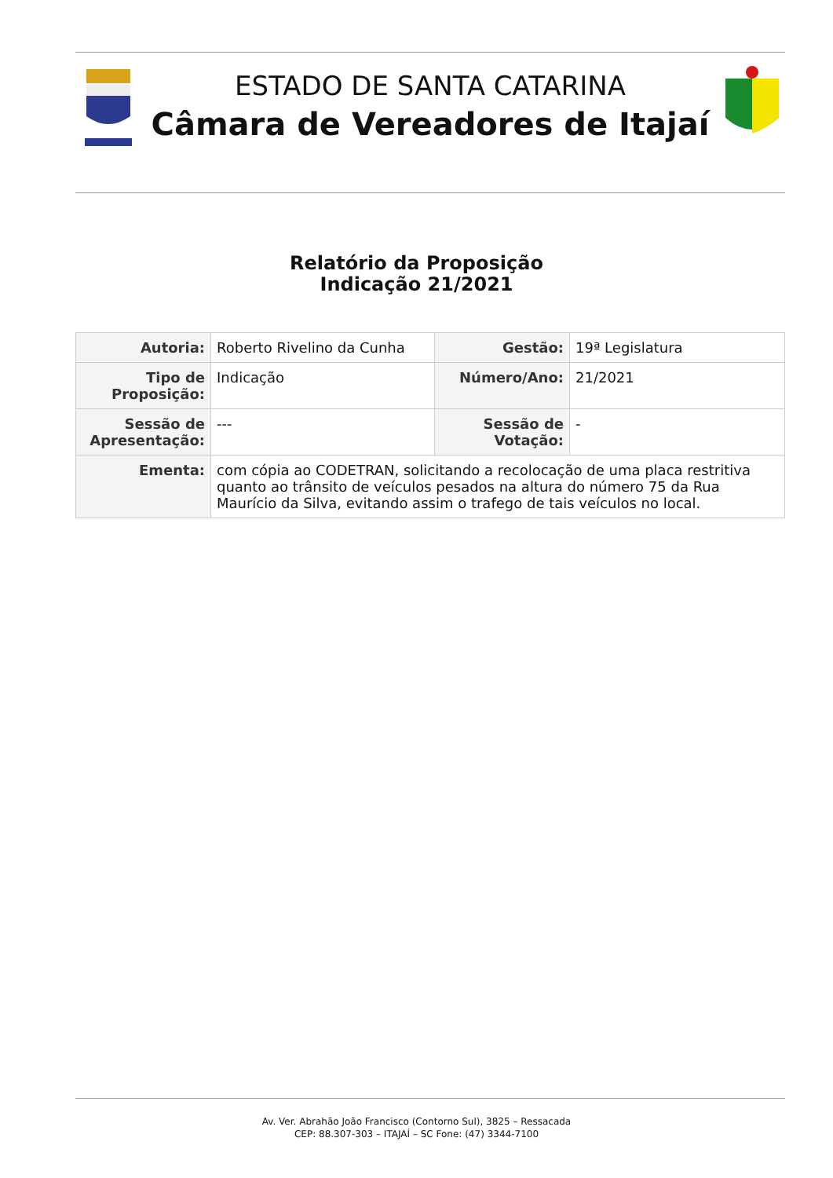ESTADO DE SANTA CATARINA
Câmara de Vereadores de Itajaí
Relatório da Proposição
Indicação 21/2021
| Autoria: | Roberto Rivelino da Cunha | Gestão: | 19ª Legislatura |
| Tipo de Proposição: | Indicação | Número/Ano: | 21/2021 |
| Sessão de Apresentação: | --- | Sessão de Votação: | - |
| Ementa: | com cópia ao CODETRAN, solicitando a recolocação de uma placa restritiva quanto ao trânsito de veículos pesados na altura do número 75 da Rua Maurício da Silva, evitando assim o trafego de tais veículos no local. | | |
Av. Ver. Abrahão João Francisco (Contorno Sul), 3825 – Ressacada
CEP: 88.307-303 – ITAJAÍ – SC Fone: (47) 3344-7100